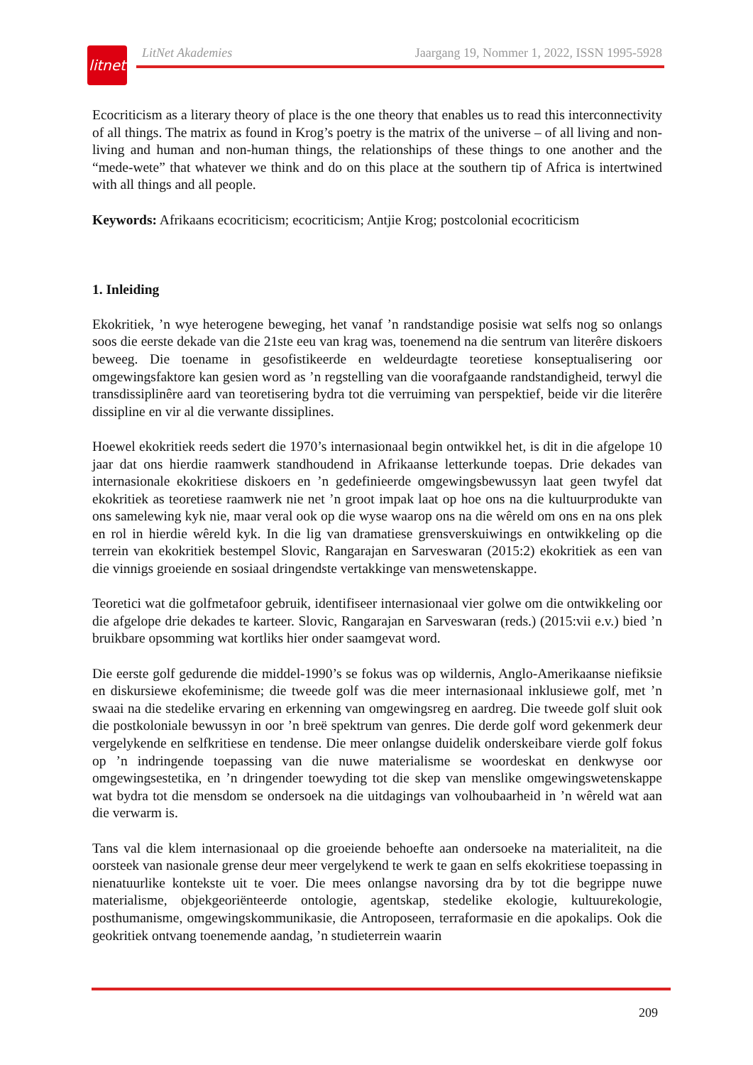litnet
LitNet Akademies Jaargang 19, Nommer 1, 2022, ISSN 1995-5928
Ecocriticism as a literary theory of place is the one theory that enables us to read this interconnectivity of all things. The matrix as found in Krog’s poetry is the matrix of the universe – of all living and non-living and human and non-human things, the relationships of these things to one another and the “mede-wete” that whatever we think and do on this place at the southern tip of Africa is intertwined with all things and all people.
Keywords: Afrikaans ecocriticism; ecocriticism; Antjie Krog; postcolonial ecocriticism
1. Inleiding
Ekokritiek, ’n wye heterogene beweging, het vanaf ’n randstandige posisie wat selfs nog so onlangs soos die eerste dekade van die 21ste eeu van krag was, toenemend na die sentrum van literêre diskoers beweeg. Die toename in gesofistikeerde en weldeurdagte teoretiese konseptualisering oor omgewingsfaktore kan gesien word as ’n regstelling van die voorafgaande randstandigheid, terwyl die transdissiplinêre aard van teoretisering bydra tot die verruiming van perspektief, beide vir die literêre dissipline en vir al die verwante dissiplines.
Hoewel ekokritiek reeds sedert die 1970’s internasionaal begin ontwikkel het, is dit in die afgelope 10 jaar dat ons hierdie raamwerk standhoudend in Afrikaanse letterkunde toepas. Drie dekades van internasionale ekokritiese diskoers en ’n gedefinieerde omgewingsbewussyn laat geen twyfel dat ekokritiek as teoretiese raamwerk nie net ’n groot impak laat op hoe ons na die kultuurprodukte van ons samelewing kyk nie, maar veral ook op die wyse waarop ons na die wêreld om ons en na ons plek en rol in hierdie wêreld kyk. In die lig van dramatiese grensverskuiwings en ontwikkeling op die terrein van ekokritiek bestempel Slovic, Rangarajan en Sarveswaran (2015:2) ekokritiek as een van die vinnigs groeiende en sosiaal dringendste vertakkinge van menswetenskappe.
Teoretici wat die golfmetafoor gebruik, identifiseer internasionaal vier golwe om die ontwikkeling oor die afgelope drie dekades te karteer. Slovic, Rangarajan en Sarveswaran (reds.) (2015:vii e.v.) bied ’n bruikbare opsomming wat kortliks hier onder saamgevat word.
Die eerste golf gedurende die middel-1990’s se fokus was op wildernis, Anglo-Amerikaanse niefiksie en diskursiewe ekofeminisme; die tweede golf was die meer internasionaal inklusiewe golf, met ’n swaai na die stedelike ervaring en erkenning van omgewingsreg en aardreg. Die tweede golf sluit ook die postkoloniale bewussyn in oor ’n breë spektrum van genres. Die derde golf word gekenmerk deur vergelykende en selfkritiese en tendense. Die meer onlangse duidelik onderskeibare vierde golf fokus op ’n indringende toepassing van die nuwe materialisme se woordeskat en denkwyse oor omgewingsestetika, en ’n dringender toewyding tot die skep van menslike omgewingswetenskappe wat bydra tot die mensdom se ondersoek na die uitdagings van volhoubaarheid in ’n wêreld wat aan die verwarm is.
Tans val die klem internasionaal op die groeiende behoefte aan ondersoeke na materialiteit, na die oorsteek van nasionale grense deur meer vergelykend te werk te gaan en selfs ekokritiese toepassing in nienatuurlike kontekste uit te voer. Die mees onlangse navorsing dra by tot die begrippe nuwe materialisme, objekgeoriënteerde ontologie, agentskap, stedelike ekologie, kultuurekologie, posthumanisme, omgewingskommunikasie, die Antroposeen, terraformasie en die apokalips. Ook die geokritiek ontvang toenemende aandag, ’n studieterrein waarin
209